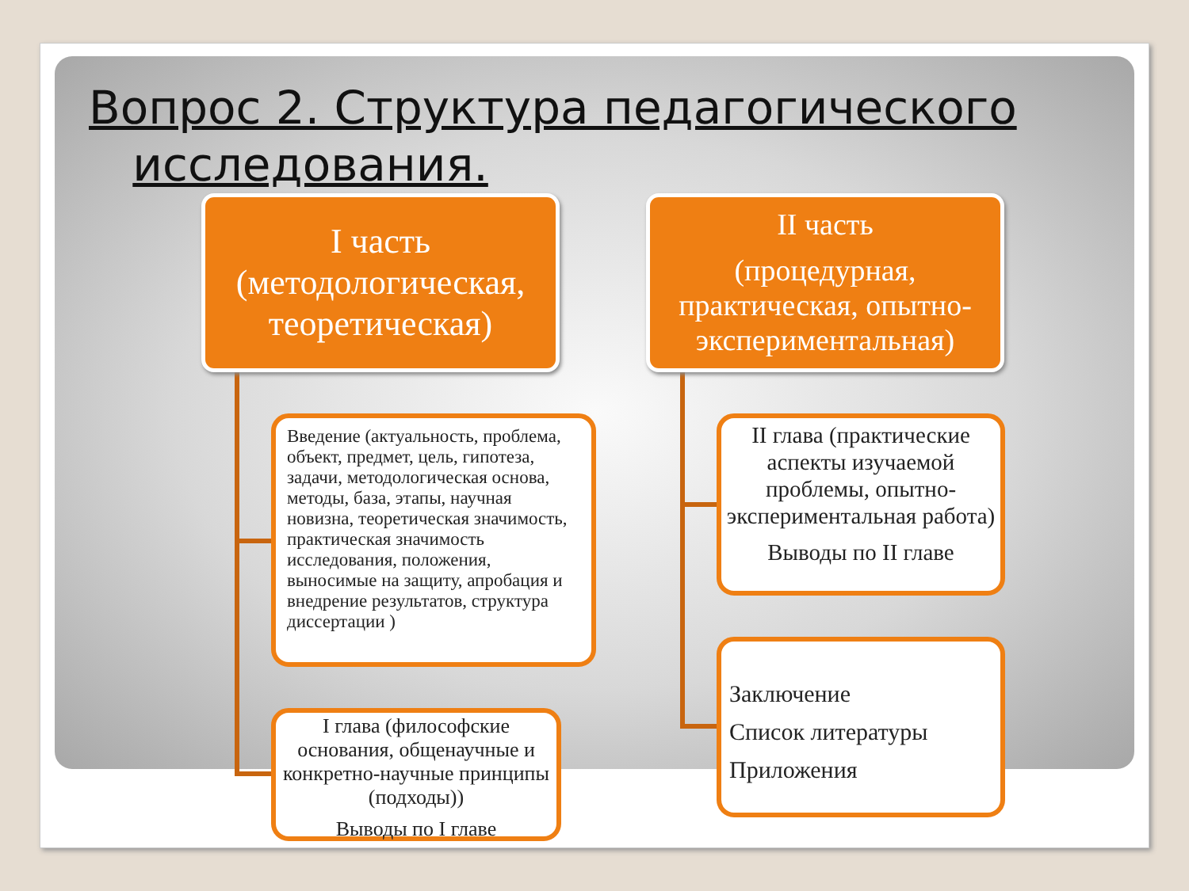Вопрос 2. Структура педагогического
исследования.
I часть
(методологическая,
теоретическая)
II часть
(процедурная, практическая, опытно-экспериментальная)
Введение (актуальность, проблема, объект, предмет, цель, гипотеза, задачи, методологическая основа, методы, база, этапы, научная новизна, теоретическая значимость, практическая значимость исследования, положения, выносимые на защиту, апробация и внедрение результатов, структура диссертации )
I глава (философские основания, общенаучные и конкретно-научные принципы (подходы))
Выводы по I главе
II глава (практические аспекты изучаемой проблемы, опытно-экспериментальная работа)
Выводы по II главе
Заключение
Список литературы
Приложения